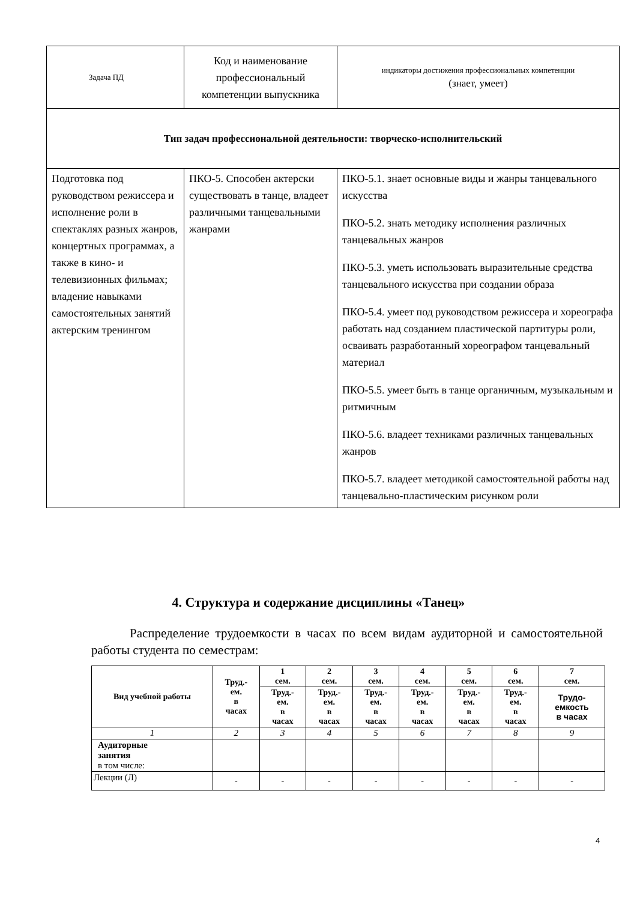| Задача ПД | Код и наименование профессиональный компетенции выпускника | индикаторы достижения профессиональных компетенции (знает, умеет) |
| Тип задач профессиональной деятельности: творческо-исполнительский | | |
| Подготовка под руководством режиссера и исполнение роли в спектаклях разных жанров, концертных программах, а также в кино- и телевизионных фильмах; владение навыками самостоятельных занятий актерским тренингом | ПКО-5. Способен актерски существовать в танце, владеет различными танцевальными жанрами | ПКО-5.1. знает основные виды и жанры танцевального искусства ПКО-5.2. знать методику исполнения различных танцевальных жанров ПКО-5.3. уметь использовать выразительные средства танцевального искусства при создании образа ПКО-5.4. умеет под руководством режиссера и хореографа работать над созданием пластической партитуры роли, осваивать разработанный хореографом танцевальный материал ПКО-5.5. умеет быть в танце органичным, музыкальным и ритмичным ПКО-5.6. владеет техниками различных танцевальных жанров ПКО-5.7. владеет методикой самостоятельной работы над танцевально-пластическим рисунком роли |
4. Структура и содержание дисциплины «Танец»
Распределение трудоемкости в часах по всем видам аудиторной и самостоятельной работы студента по семестрам:
| Вид учебной работы | Труд.- ем. в часах | 1 сем. | 2 сем. | 3 сем. | 4 сем. | 5 сем. | 6 сем. | 7 сем. |
| --- | --- | --- | --- | --- | --- | --- | --- | --- |
| | | Труд.- ем. в часах | Труд.- ем. в часах | Труд.- ем. в часах | Труд.- ем. в часах | Труд.- ем. в часах | Труд.- ем. в часах | Трудо- емкость в часах |
| 1 | 2 | 3 | 4 | 5 | 6 | 7 | 8 | 9 |
| Аудиторные занятия в том числе: | | | | | | | | |
| Лекции (Л) | - | - | - | - | - | - | - | - |
4